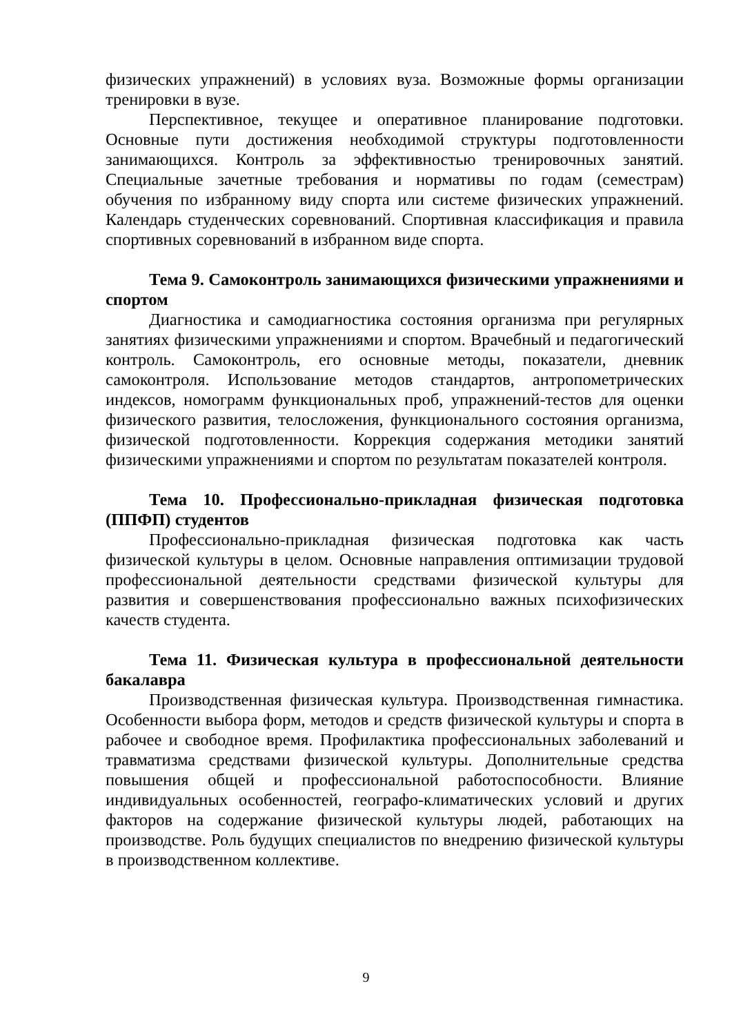физических упражнений) в условиях вуза. Возможные формы организации тренировки в вузе.
Перспективное, текущее и оперативное планирование подготовки. Основные пути достижения необходимой структуры подготовленности занимающихся. Контроль за эффективностью тренировочных занятий. Специальные зачетные требования и нормативы по годам (семестрам) обучения по избранному виду спорта или системе физических упражнений. Календарь студенческих соревнований. Спортивная классификация и правила спортивных соревнований в избранном виде спорта.
Тема 9. Самоконтроль занимающихся физическими упражнениями и спортом
Диагностика и самодиагностика состояния организма при регулярных занятиях физическими упражнениями и спортом. Врачебный и педагогический контроль. Самоконтроль, его основные методы, показатели, дневник самоконтроля. Использование методов стандартов, антропометрических индексов, номограмм функциональных проб, упражнений-тестов для оценки физического развития, телосложения, функционального состояния организма, физической подготовленности. Коррекция содержания методики занятий физическими упражнениями и спортом по результатам показателей контроля.
Тема 10. Профессионально-прикладная физическая подготовка (ППФП) студентов
Профессионально-прикладная физическая подготовка как часть физической культуры в целом. Основные направления оптимизации трудовой профессиональной деятельности средствами физической культуры для развития и совершенствования профессионально важных психофизических качеств студента.
Тема 11. Физическая культура в профессиональной деятельности бакалавра
Производственная физическая культура. Производственная гимнастика. Особенности выбора форм, методов и средств физической культуры и спорта в рабочее и свободное время. Профилактика профессиональных заболеваний и травматизма средствами физической культуры. Дополнительные средства повышения общей и профессиональной работоспособности. Влияние индивидуальных особенностей, географо-климатических условий и других факторов на содержание физической культуры людей, работающих на производстве. Роль будущих специалистов по внедрению физической культуры в производственном коллективе.
9